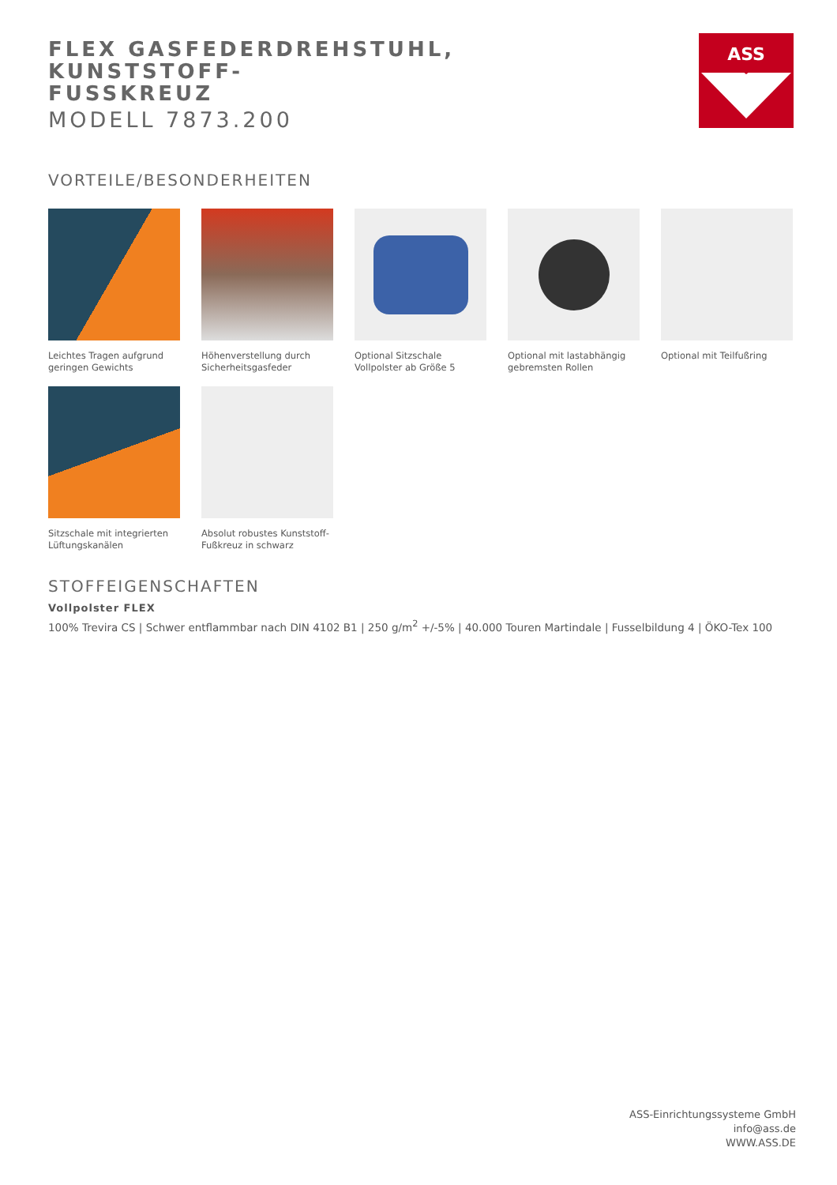FLEX GASFEDERDREHSTUHL, KUNSTSTOFF-
FUSSKREUZ
MODELL 7873.200
ASS
VORTEILE/BESONDERHEITEN
Leichtes Tragen aufgrund geringen Gewichts
Höhenverstellung durch Sicherheitsgasfeder
Optional Sitzschale Vollpolster ab Größe 5
Optional mit lastabhängig gebremsten Rollen
Optional mit Teilfußring
Sitzschale mit integrierten Lüftungskanälen
Absolut robustes Kunststoff-Fußkreuz in schwarz
STOFFEIGENSCHAFTEN
Vollpolster FLEX
100% Trevira CS | Schwer entflammbar nach DIN 4102 B1 | 250 g/m<sup>2</sup> +/-5% | 40.000 Touren Martindale | Fusselbildung 4 | ÖKO-Tex 100
ASS-Einrichtungssysteme GmbH
info@ass.de
WWW.ASS.DE